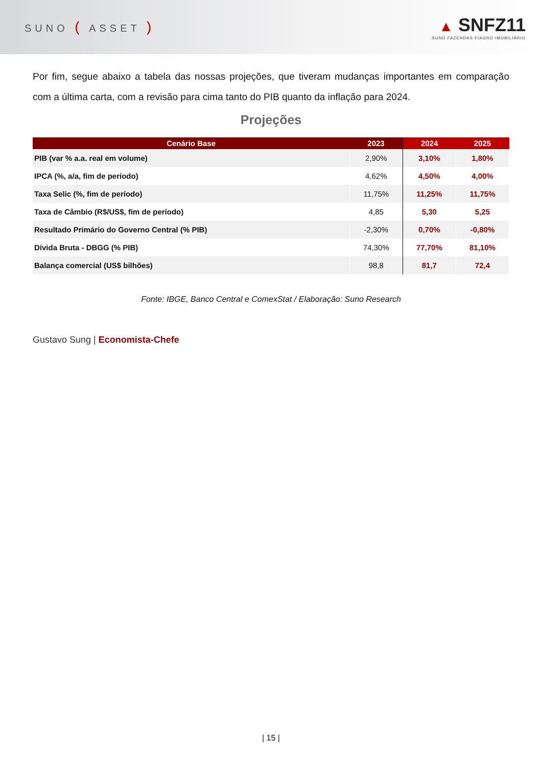SUNO ( ASSET )
▲ SNFZ11
SUNO FAZENDAS FIAGRO IMOBILIÁRIO
Por fim, segue abaixo a tabela das nossas projeções, que tiveram mudanças importantes em comparação com a última carta, com a revisão para cima tanto do PIB quanto da inflação para 2024.
Projeções
| Cenário Base | 2023 | 2024 | 2025 |
| --- | --- | --- | --- |
| PIB (var % a.a. real em volume) | 2,90% | 3,10% | 1,80% |
| IPCA (%, a/a, fim de período) | 4,62% | 4,50% | 4,00% |
| Taxa Selic (%, fim de período) | 11,75% | 11,25% | 11,75% |
| Taxa de Câmbio (R$/US$, fim de período) | 4,85 | 5,30 | 5,25 |
| Resultado Primário do Governo Central (% PIB) | -2,30% | 0,70% | -0,80% |
| Dívida Bruta - DBGG (% PIB) | 74,30% | 77,70% | 81,10% |
| Balança comercial (US$ bilhões) | 98,8 | 81,7 | 72,4 |
Fonte: IBGE, Banco Central e ComexStat / Elaboração: Suno Research
Gustavo Sung | Economista-Chefe
| 15 |